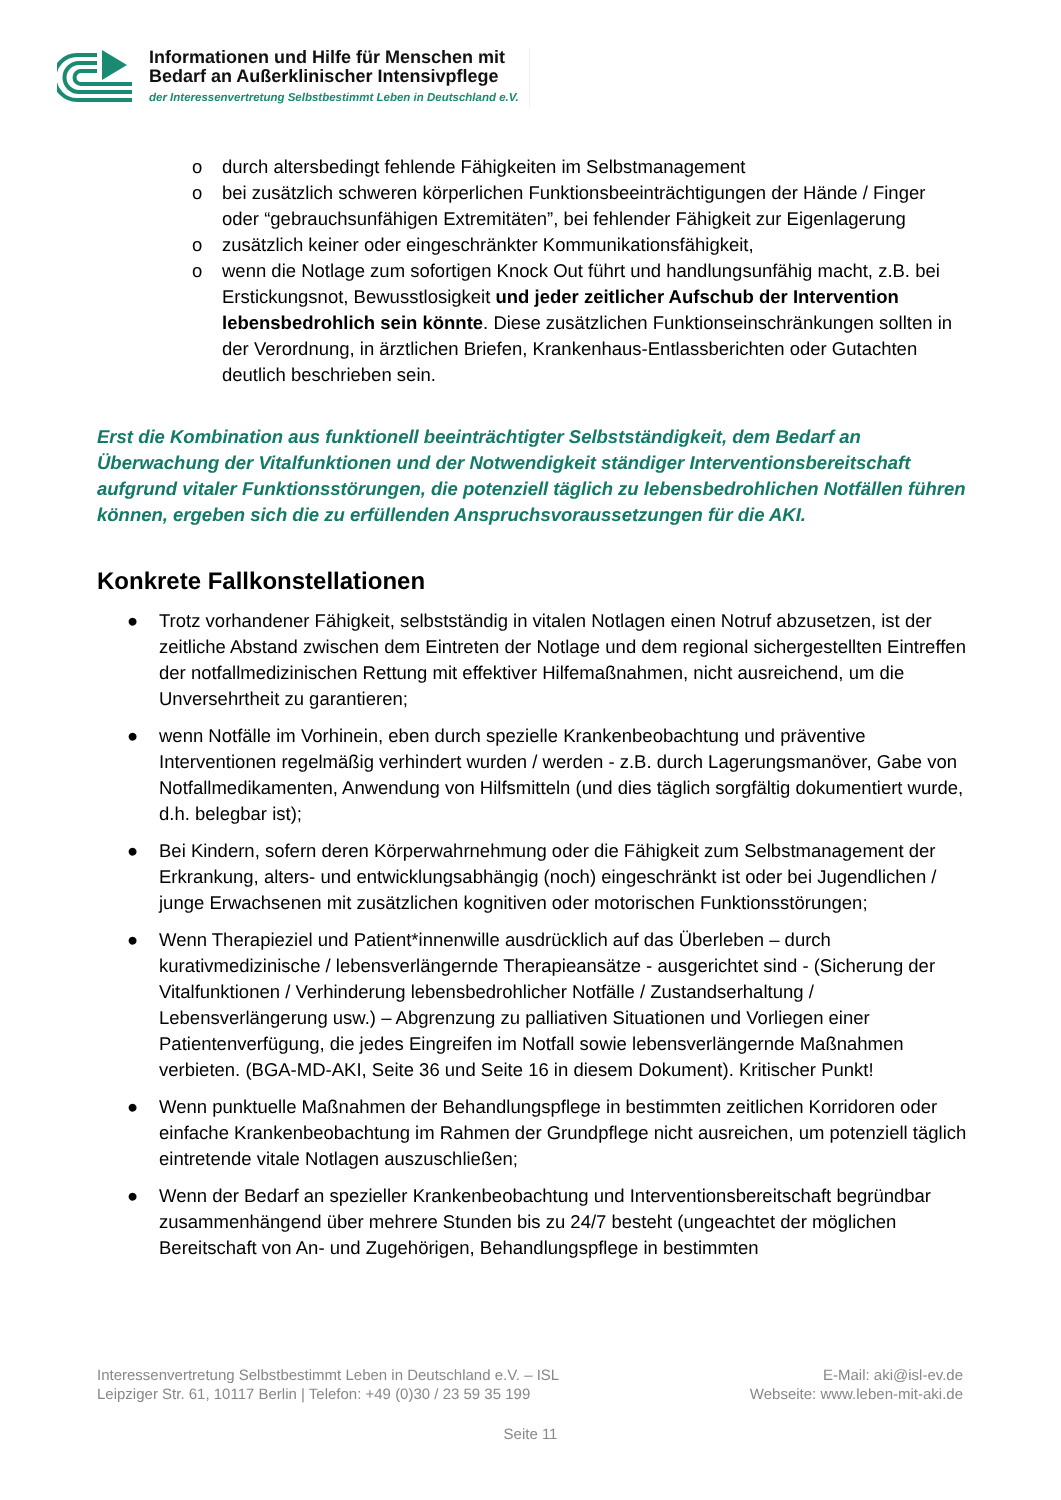Informationen und Hilfe für Menschen mit
Bedarf an Außerklinischer Intensivpflege
der Interessenvertretung Selbstbestimmt Leben in Deutschland e.V.
o durch altersbedingt fehlende Fähigkeiten im Selbstmanagement
o bei zusätzlich schweren körperlichen Funktionsbeeinträchtigungen der Hände / Finger oder “gebrauchsunfähigen Extremitäten”, bei fehlender Fähigkeit zur Eigenlagerung
o zusätzlich keiner oder eingeschränkter Kommunikationsfähigkeit,
o wenn die Notlage zum sofortigen Knock Out führt und handlungsunfähig macht, z.B. bei Erstickungsnot, Bewusstlosigkeit und jeder zeitlicher Aufschub der Intervention lebensbedrohlich sein könnte. Diese zusätzlichen Funktionseinschränkungen sollten in der Verordnung, in ärztlichen Briefen, Krankenhaus-Entlassberichten oder Gutachten deutlich beschrieben sein.
Erst die Kombination aus funktionell beeinträchtigter Selbstständigkeit, dem Bedarf an Überwachung der Vitalfunktionen und der Notwendigkeit ständiger Interventionsbereitschaft aufgrund vitaler Funktionsstörungen, die potenziell täglich zu lebensbedrohlichen Notfällen führen können, ergeben sich die zu erfüllenden Anspruchsvoraussetzungen für die AKI.
Konkrete Fallkonstellationen
● Trotz vorhandener Fähigkeit, selbstständig in vitalen Notlagen einen Notruf abzusetzen, ist der zeitliche Abstand zwischen dem Eintreten der Notlage und dem regional sichergestellten Eintreffen der notfallmedizinischen Rettung mit effektiver Hilfemaßnahmen, nicht ausreichend, um die Unversehrtheit zu garantieren;
● wenn Notfälle im Vorhinein, eben durch spezielle Krankenbeobachtung und präventive Interventionen regelmäßig verhindert wurden / werden - z.B. durch Lagerungsmanöver, Gabe von Notfallmedikamenten, Anwendung von Hilfsmitteln (und dies täglich sorgfältig dokumentiert wurde, d.h. belegbar ist);
● Bei Kindern, sofern deren Körperwahrnehmung oder die Fähigkeit zum Selbstmanagement der Erkrankung, alters- und entwicklungsabhängig (noch) eingeschränkt ist oder bei Jugendlichen / junge Erwachsenen mit zusätzlichen kognitiven oder motorischen Funktionsstörungen;
● Wenn Therapieziel und Patient*innenwille ausdrücklich auf das Überleben – durch kurativmedizinische / lebensverlängernde Therapieansätze - ausgerichtet sind - (Sicherung der Vitalfunktionen / Verhinderung lebensbedrohlicher Notfälle / Zustandserhaltung / Lebensverlängerung usw.) – Abgrenzung zu palliativen Situationen und Vorliegen einer Patientenverfügung, die jedes Eingreifen im Notfall sowie lebensverlängernde Maßnahmen verbieten. (BGA-MD-AKI, Seite 36 und Seite 16 in diesem Dokument). Kritischer Punkt!
● Wenn punktuelle Maßnahmen der Behandlungspflege in bestimmten zeitlichen Korridoren oder einfache Krankenbeobachtung im Rahmen der Grundpflege nicht ausreichen, um potenziell täglich eintretende vitale Notlagen auszuschließen;
● Wenn der Bedarf an spezieller Krankenbeobachtung und Interventionsbereitschaft begründbar zusammenhängend über mehrere Stunden bis zu 24/7 besteht (ungeachtet der möglichen Bereitschaft von An- und Zugehörigen, Behandlungspflege in bestimmten
Interessenvertretung Selbstbestimmt Leben in Deutschland e.V. – ISL
Leipziger Str. 61, 10117 Berlin | Telefon: +49 (0)30 / 23 59 35 199
E-Mail: aki@isl-ev.de
Webseite: www.leben-mit-aki.de
Seite 11